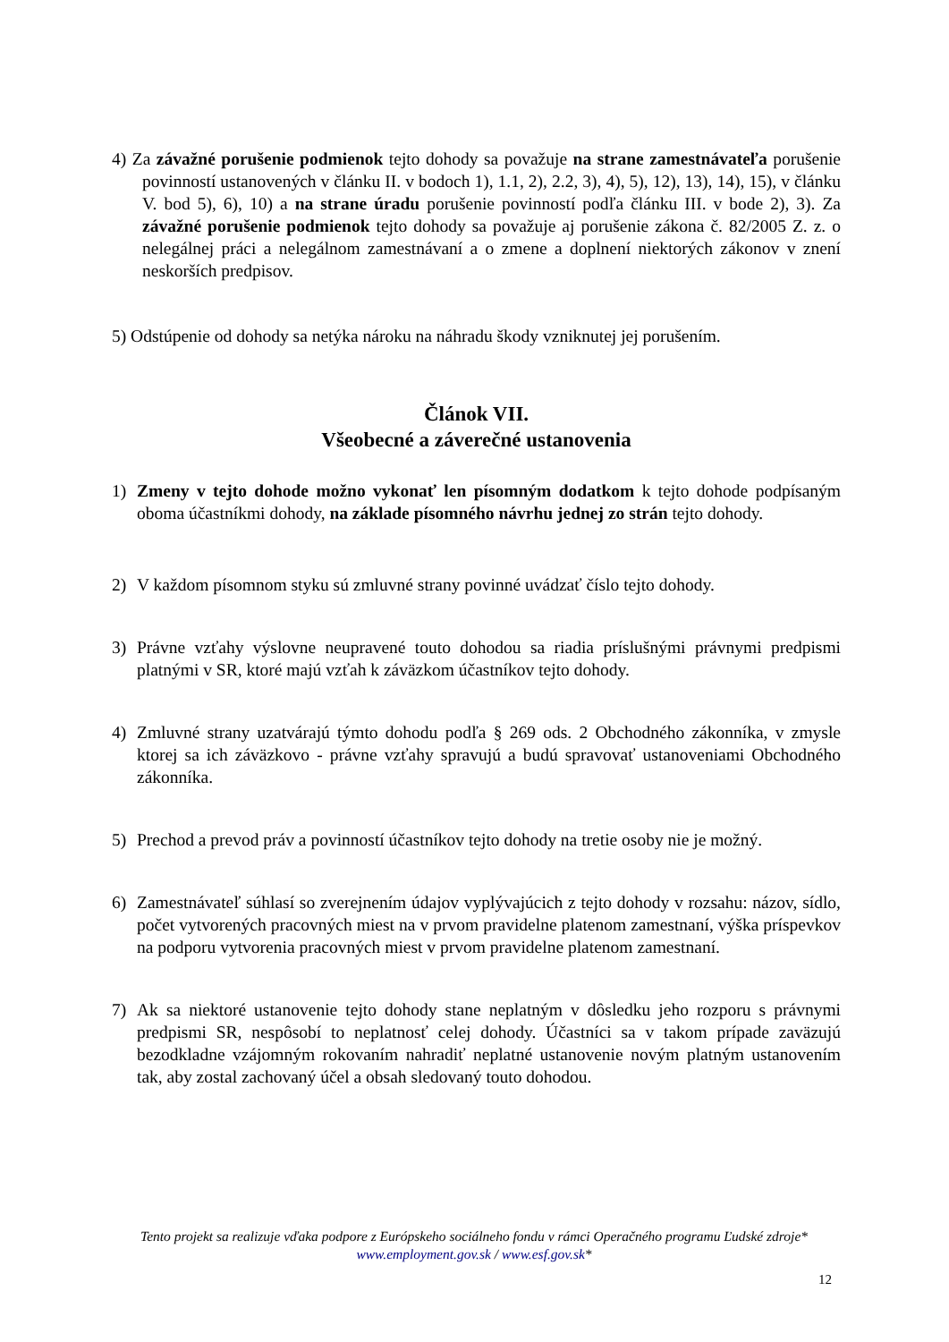4) Za závažné porušenie podmienok tejto dohody sa považuje na strane zamestnávateľa porušenie povinností ustanovených v článku II. v bodoch 1), 1.1, 2), 2.2, 3), 4), 5), 12), 13), 14), 15), v článku V. bod 5), 6), 10) a na strane úradu porušenie povinností podľa článku III. v bode 2), 3). Za závažné porušenie podmienok tejto dohody sa považuje aj porušenie zákona č. 82/2005 Z. z. o nelegálnej práci a nelegálnom zamestnávaní a o zmene a doplnení niektorých zákonov v znení neskorších predpisov.
5) Odstúpenie od dohody sa netýka nároku na náhradu škody vzniknutej jej porušením.
Článok VII.
Všeobecné a záverečné ustanovenia
1) Zmeny v tejto dohode možno vykonať len písomným dodatkom k tejto dohode podpísaným oboma účastníkmi dohody, na základe písomného návrhu jednej zo strán tejto dohody.
2) V každom písomnom styku sú zmluvné strany povinné uvádzať číslo tejto dohody.
3) Právne vzťahy výslovne neupravené touto dohodou sa riadia príslušnými právnymi predpismi platnými v SR, ktoré majú vzťah k záväzkom účastníkov tejto dohody.
4) Zmluvné strany uzatvárajú týmto dohodu podľa § 269 ods. 2 Obchodného zákonníka, v zmysle ktorej sa ich záväzkovo - právne vzťahy spravujú a budú spravovať ustanoveniami Obchodného zákonníka.
5) Prechod a prevod práv a povinností účastníkov tejto dohody na tretie osoby nie je možný.
6) Zamestnávateľ súhlasí so zverejnením údajov vyplývajúcich z tejto dohody v rozsahu: názov, sídlo, počet vytvorených pracovných miest na v prvom pravidelne platenom zamestnaní, výška príspevkov na podporu vytvorenia pracovných miest v prvom pravidelne platenom zamestnaní.
7) Ak sa niektoré ustanovenie tejto dohody stane neplatným v dôsledku jeho rozporu s právnymi predpismi SR, nespôsobí to neplatnosť celej dohody. Účastníci sa v takom prípade zaväzujú bezodkladne vzájomným rokovaním nahradiť neplatné ustanovenie novým platným ustanovením tak, aby zostal zachovaný účel a obsah sledovaný touto dohodou.
Tento projekt sa realizuje vďaka podpore z Európskeho sociálneho fondu v rámci Operačného programu Ľudské zdroje*
www.employment.gov.sk / www.esf.gov.sk*
12